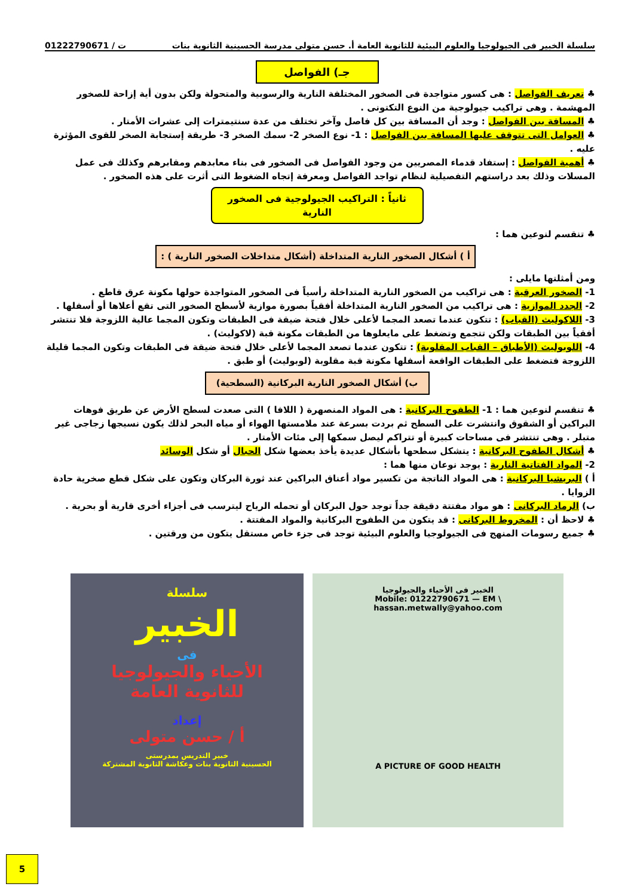سلسلة الخبير فى الجيولوجيا والعلوم البيئية للثانوية العامة أ. حسن متولى مدرسة الحسينية الثانوية بنات ت / 01222790671
جـ) الفواصل
♣ تعريف الفواصل : هى كسور متواجدة فى الصخور المختلفة النارية والرسوبية والمتحولة ولكن بدون أية إزاحة للصخور المهشمة . وهى تراكيب جيولوجية من النوع التكتونى .
♣ المسافة بين الفواصل : وجد أن المسافة بين كل فاصل وآخر تختلف من عدة سنتيمترات إلى عشرات الأمتار .
♣ العوامل التى تتوقف عليها المسافة بين الفواصل : 1- نوع الصخر 2- سمك الصخر 3- طريقة إستجابة الصخر للقوى المؤثرة عليه .
♣ أهمية الفواصل : إستفاد قدماء المصريين من وجود الفواصل فى الصخور فى بناء معابدهم ومقابرهم وكذلك فى عمل المسلات وذلك بعد دراستهم التفصيلية لنظام تواجد الفواصل ومعرفة إتجاه الضغوط التى أثرت على هذه الصخور .
ثانياً : التراكيب الجيولوجية فى الصخور النارية
♣ تنقسم لنوعين هما :
أ ) أشكال الصخور النارية المتداخلة (أشكال متداخلات الصخور النارية ) :
ومن أمثلتها مايلى :
1- الصخور العرقية : هى تراكيب من الصخور النارية المتداخلة رأسياً فى الصخور المتواجدة حولها مكونة عرق قاطع .
2- الجدد الموازية : هى تراكيب من الصخور النارية المتداخلة أفقياً بصورة موازية لأسطح الصخور التى تقع أعلاها أو أسفلها .
3- اللاكوليث (القباب) : تتكون عندما تصعد المجما لأعلى خلال فتحة ضيقة فى الطبقات وتكون المجما عالية اللزوجة فلا تنتشر أفقياً بين الطبقات ولكن تتجمع وتضغط على مايعلوها من الطبقات مكونة قبة (لاكوليث) .
4- اللوبوليث (الأطباق – القباب المقلوبة) : تتكون عندما تصعد المجما لأعلى خلال فتحة ضيقة فى الطبقات وتكون المجما قليلة اللزوجة فتضغط على الطبقات الواقعة أسفلها مكونة قبة مقلوبة (لوبوليث) أو طبق .
ب) أشكال الصخور النارية البركانية (السطحية)
♣ تنقسم لنوعين هما : 1- الطفوح البركانية : هى المواد المنصهرة ( اللافا ) التى صعدت لسطح الأرض عن طريق فوهات البراكين أو الشقوق وانتشرت على السطح ثم بردت بسرعة عند ملامستها الهواء أو مياه البحر لذلك يكون نسيجها زجاجى غير متبلر . وهى تنتشر فى مساحات كبيرة أو تتراكم ليصل سمكها إلى مئات الأمتار .
♣ أشكال الطفوح البركانية : يتشكل سطحها بأشكال عديدة يأخذ بعضها شكل الحبال أو شكل الوسائد
2- المواد الفتاتية النارية : يوجد نوعان منها هما :
أ ) البريشيا البركانية : هى المواد الناتجة من تكسير مواد أعناق البراكين عند ثورة البركان وتكون على شكل قطع صخرية حادة الزوايا .
ب) الرماد البركانى : هو مواد مفتتة دقيقة جداً توجد حول البركان أو تحمله الرياح ليترسب فى أجزاء أخرى قارية أو بحرية .
♣ لاحظ أن : المخروط البركانى : قد يتكون من الطفوح البركانية والمواد المفتتة .
♣ جميع رسومات المنهج فى الجيولوجيا والعلوم البيئية توجد فى جزء خاص مستقل يتكون من ورقتين .
سلسلة
الخبير
فى
الأحياء والجيولوجيا
للثانوية العامة
إعداد
أ / حسن متولى
خبير التدريس بمدرستى
الحسينية الثانوية بنات وعكاشة الثانوية المشتركة
الخبير فى الأحياء والجيولوجيا
Mobile: 01222790671 — EM \ hassan.metwally@yahoo.com
A PICTURE OF GOOD HEALTH
5